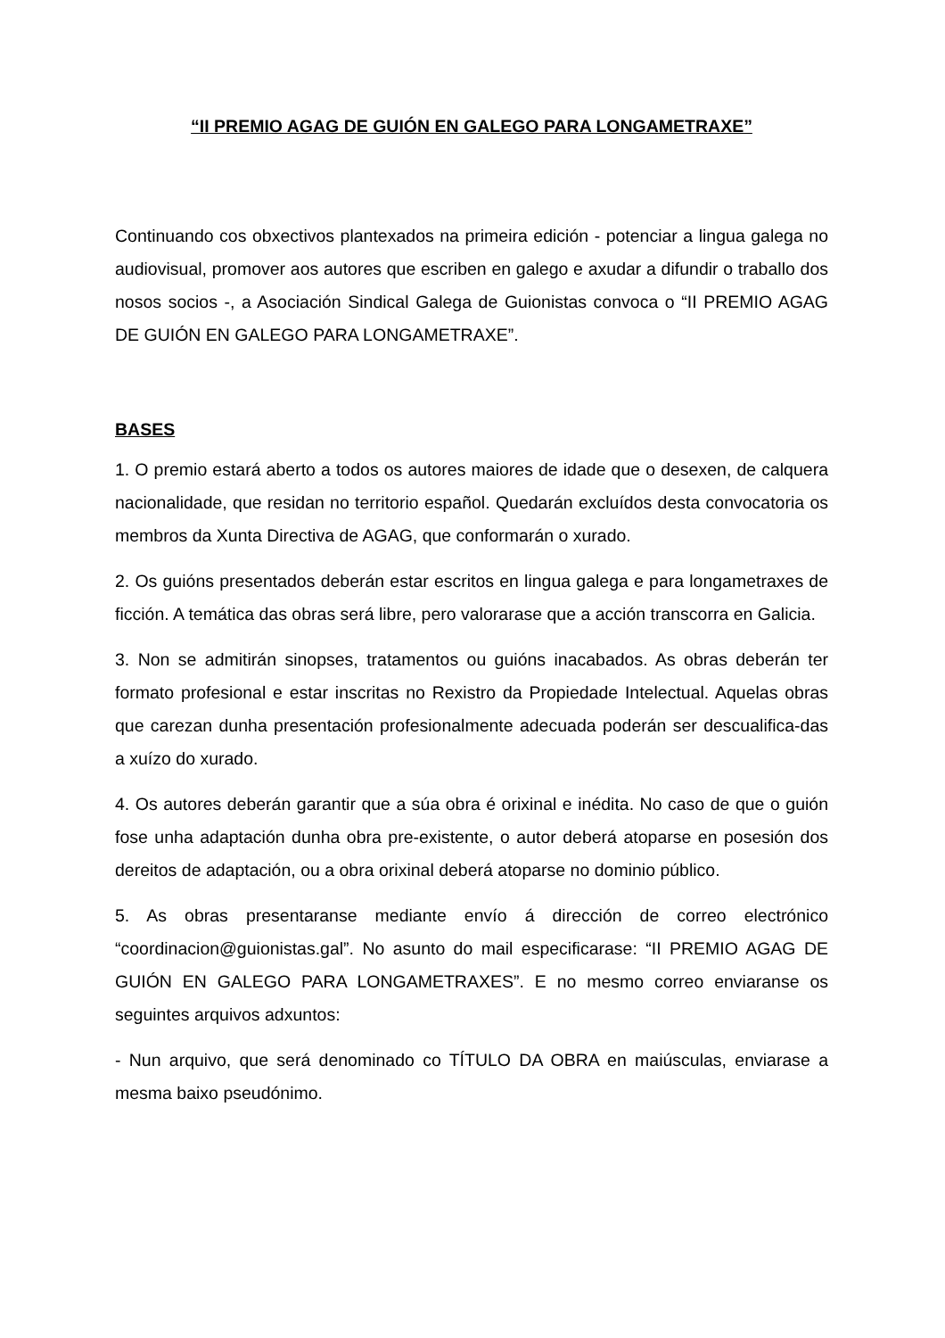“II PREMIO AGAG DE GUIÓN EN GALEGO PARA LONGAMETRAXE”
Continuando cos obxectivos plantexados na primeira edición - potenciar a lingua galega no audiovisual, promover aos autores que escriben en galego e axudar a difundir o traballo dos nosos socios -, a Asociación Sindical Galega de Guionistas convoca o “II PREMIO AGAG DE GUIÓN EN GALEGO PARA LONGAMETRAXE”.
BASES
1. O premio estará aberto a todos os autores maiores de idade que o desexen, de calquera nacionalidade, que residan no territorio español. Quedarán excluídos desta convocatoria os membros da Xunta Directiva de AGAG, que conformarán o xurado.
2. Os guións presentados deberán estar escritos en lingua galega e para longametraxes de ficción. A temática das obras será libre, pero valorarase que a acción transcorra en Galicia.
3. Non se admitirán sinopses, tratamentos ou guións inacabados. As obras deberán ter formato profesional e estar inscritas no Rexistro da Propiedade Intelectual. Aquelas obras que carezan dunha presentación profesionalmente adecuada poderán ser descualifica-das a xuízo do xurado.
4. Os autores deberán garantir que a súa obra é orixinal e inédita. No caso de que o guión fose unha adaptación dunha obra pre-existente, o autor deberá atoparse en posesión dos dereitos de adaptación, ou a obra orixinal deberá atoparse no dominio público.
5. As obras presentaranse mediante envío á dirección de correo electrónico “coordinacion@guionistas.gal”. No asunto do mail especificarase: “II PREMIO AGAG DE GUIÓN EN GALEGO PARA LONGAMETRAXES”. E no mesmo correo enviaranse os seguintes arquivos adxuntos:
- Nun arquivo, que será denominado co TÍTULO DA OBRA en maiúsculas, enviarase a mesma baixo pseudónimo.